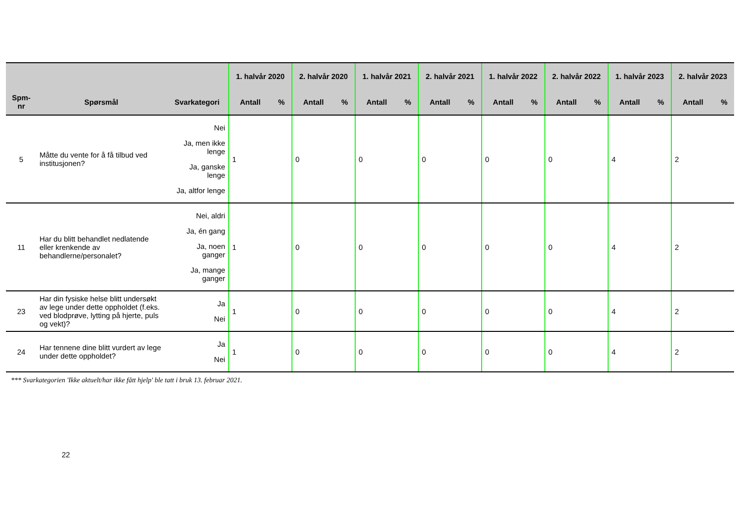| | | | 1. halvår 2020 | | 2. halvår 2020 | | 1. halvår 2021 | | 2. halvår 2021 | | 1. halvår 2022 | | 2. halvår 2022 | | 1. halvår 2023 | | 2. halvår 2023 | |
| --- | --- | --- | --- | --- | --- | --- | --- | --- | --- | --- | --- | --- | --- | --- | --- | --- | --- | --- |
| Spm- nr | Spørsmål | Svarkategori | Antall | % | Antall | % | Antall | % | Antall | % | Antall | % | Antall | % | Antall | % | Antall | % |
| 5 | Måtte du vente for å få tilbud ved institusjonen? | Nei Ja, men ikke lenge Ja, ganske lenge Ja, altfor lenge | 1 | | 0 | | 0 | | 0 | | 0 | | 0 | | 4 | | 2 | |
| 11 | Har du blitt behandlet nedlatende eller krenkende av behandlerne/personalet? | Nei, aldri Ja, én gang Ja, noen ganger Ja, mange ganger | 1 | | 0 | | 0 | | 0 | | 0 | | 0 | | 4 | | 2 | |
| 23 | Har din fysiske helse blitt undersøkt av lege under dette oppholdet (f.eks. ved blodprøve, lytting på hjerte, puls og vekt)? | Ja Nei | 1 | | 0 | | 0 | | 0 | | 0 | | 0 | | 4 | | 2 | |
| 24 | Har tennene dine blitt vurdert av lege under dette oppholdet? | Ja Nei | 1 | | 0 | | 0 | | 0 | | 0 | | 0 | | 4 | | 2 | |
*** Svarkategorien 'Ikke aktuelt/har ikke fått hjelp' ble tatt i bruk 13. februar 2021.
22